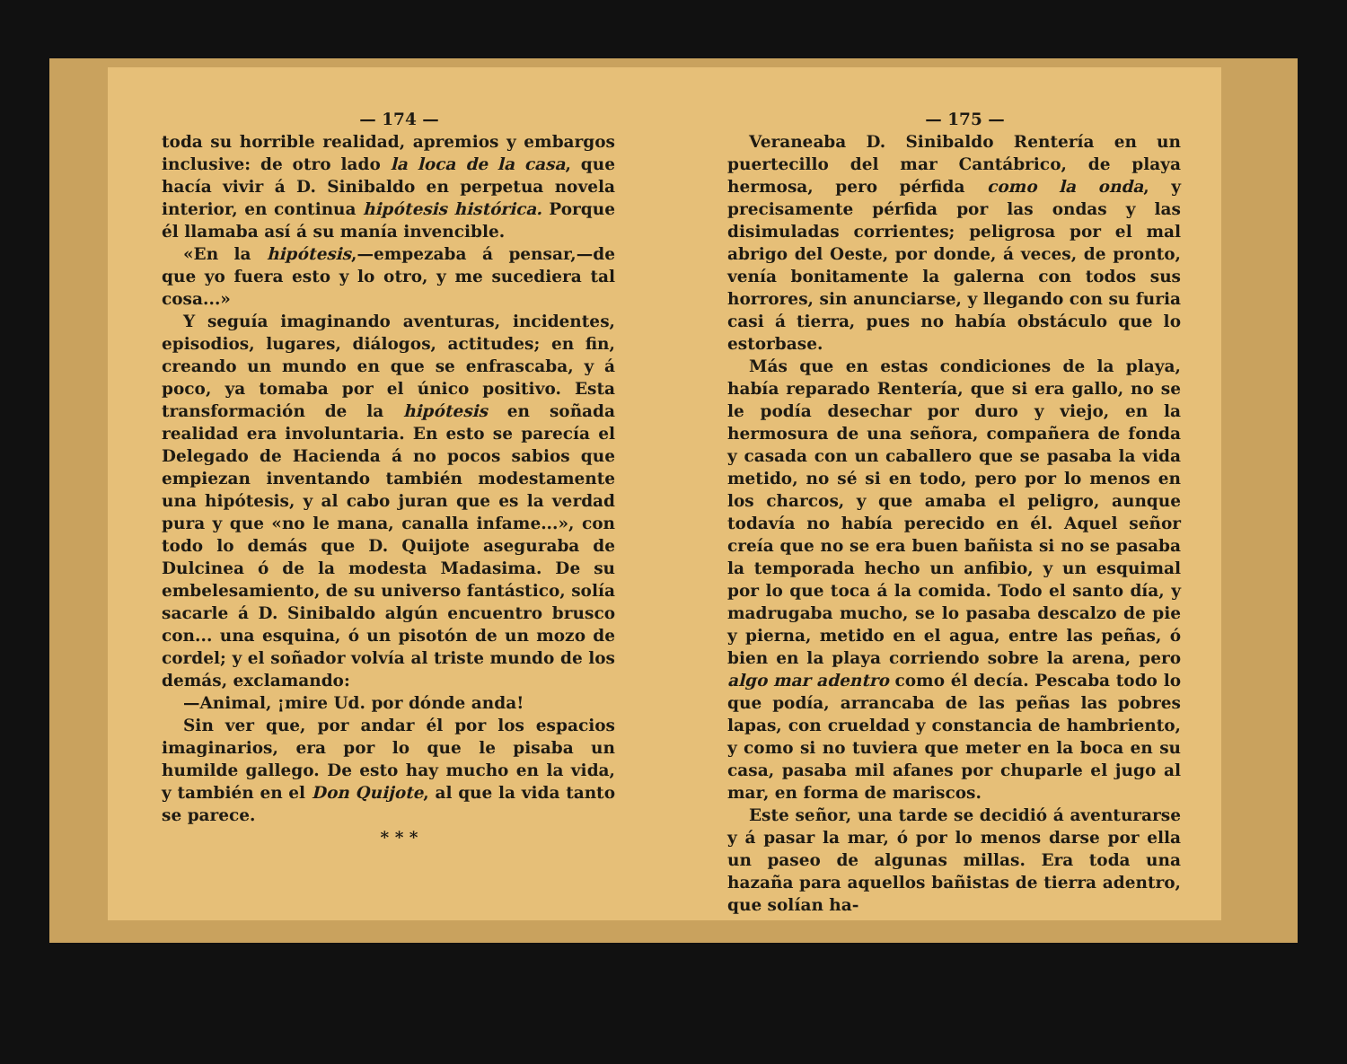— 174 —
toda su horrible realidad, apremios y embargos inclusive: de otro lado la loca de la casa, que hacía vivir á D. Sinibaldo en perpetua novela interior, en continua hipótesis histórica. Porque él llamaba así á su manía invencible.
«En la hipótesis,—empezaba á pensar,—de que yo fuera esto y lo otro, y me sucediera tal cosa...»
Y seguía imaginando aventuras, incidentes, episodios, lugares, diálogos, actitudes; en fin, creando un mundo en que se enfrascaba, y á poco, ya tomaba por el único positivo. Esta transformación de la hipótesis en soñada realidad era involuntaria. En esto se parecía el Delegado de Hacienda á no pocos sabios que empiezan inventando también modestamente una hipótesis, y al cabo juran que es la verdad pura y que «no le mana, canalla infame...», con todo lo demás que D. Quijote aseguraba de Dulcinea ó de la modesta Madasima. De su embelesamiento, de su universo fantástico, solía sacarle á D. Sinibaldo algún encuentro brusco con... una esquina, ó un pisotón de un mozo de cordel; y el soñador volvía al triste mundo de los demás, exclamando:
—Animal, ¡mire Ud. por dónde anda!
Sin ver que, por andar él por los espacios imaginarios, era por lo que le pisaba un humilde gallego. De esto hay mucho en la vida, y también en el Don Quijote, al que la vida tanto se parece.
* * *
— 175 —
Veraneaba D. Sinibaldo Rentería en un puertecillo del mar Cantábrico, de playa hermosa, pero pérfida como la onda, y precisamente pérfida por las ondas y las disimuladas corrientes; peligrosa por el mal abrigo del Oeste, por donde, á veces, de pronto, venía bonitamente la galerna con todos sus horrores, sin anunciarse, y llegando con su furia casi á tierra, pues no había obstáculo que lo estorbase.
Más que en estas condiciones de la playa, había reparado Rentería, que si era gallo, no se le podía desechar por duro y viejo, en la hermosura de una señora, compañera de fonda y casada con un caballero que se pasaba la vida metido, no sé si en todo, pero por lo menos en los charcos, y que amaba el peligro, aunque todavía no había perecido en él. Aquel señor creía que no se era buen bañista si no se pasaba la temporada hecho un anfibio, y un esquimal por lo que toca á la comida. Todo el santo día, y madrugaba mucho, se lo pasaba descalzo de pie y pierna, metido en el agua, entre las peñas, ó bien en la playa corriendo sobre la arena, pero algo mar adentro como él decía. Pescaba todo lo que podía, arrancaba de las peñas las pobres lapas, con crueldad y constancia de hambriento, y como si no tuviera que meter en la boca en su casa, pasaba mil afanes por chuparle el jugo al mar, en forma de mariscos.
Este señor, una tarde se decidió á aventurarse y á pasar la mar, ó por lo menos darse por ella un paseo de algunas millas. Era toda una hazaña para aquellos bañistas de tierra adentro, que solían ha-